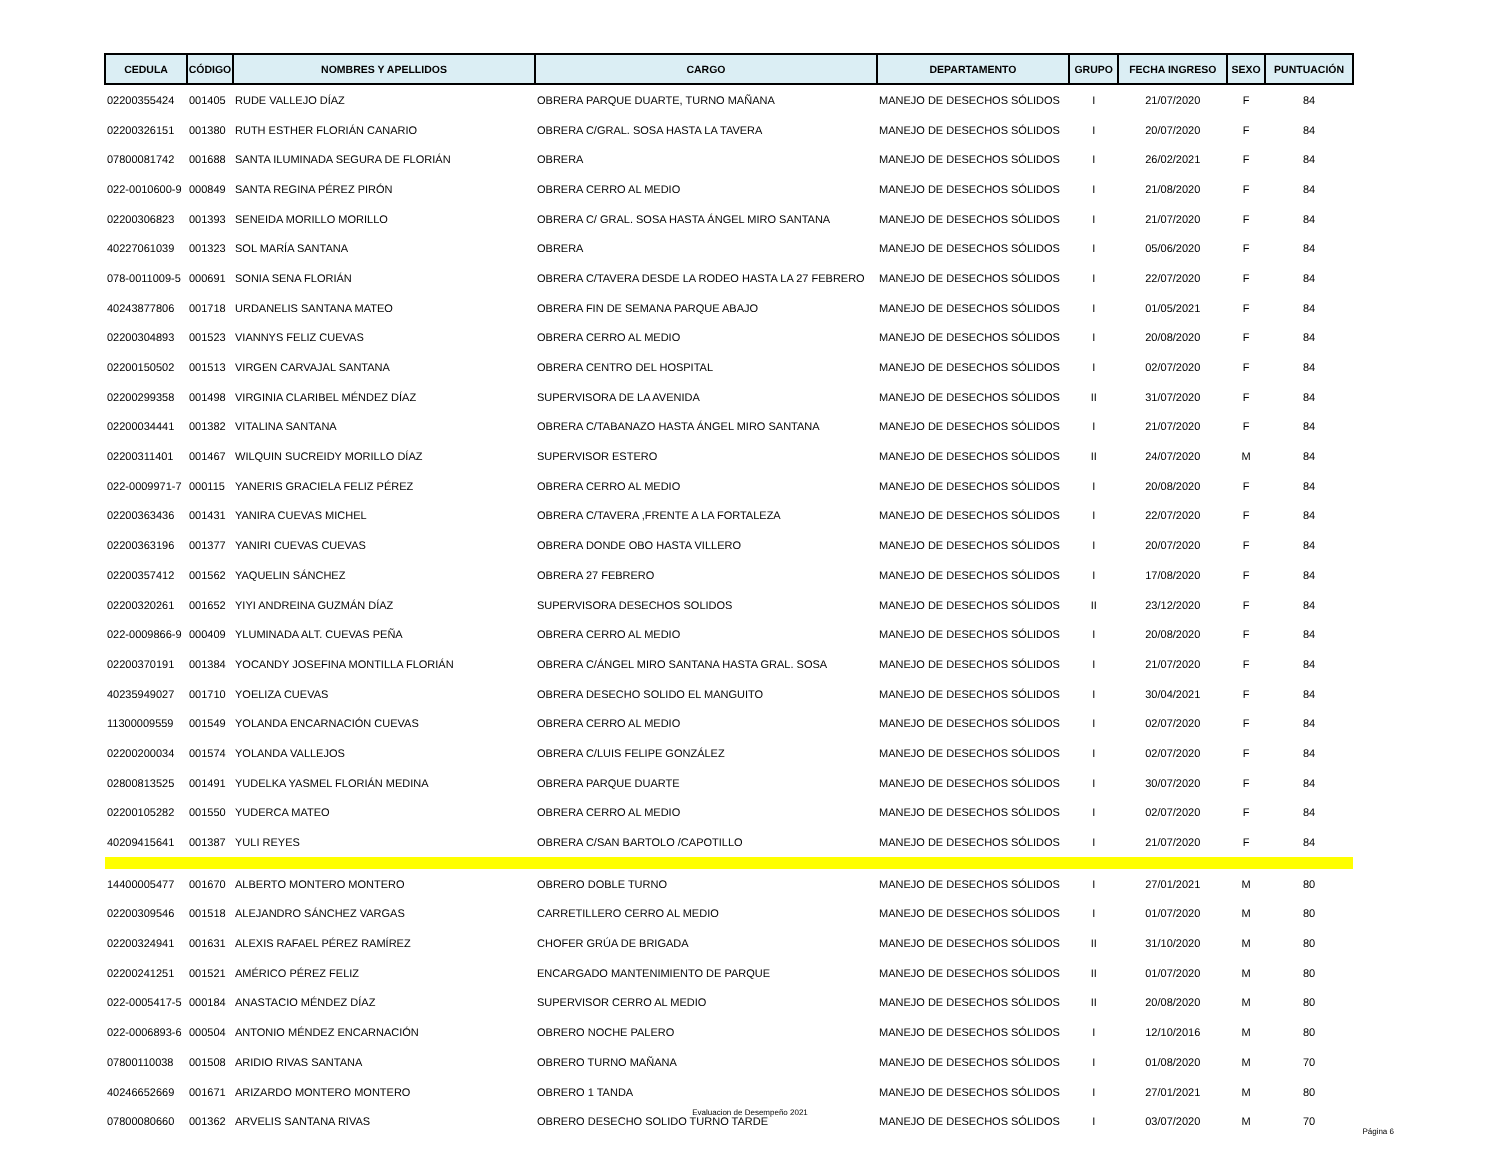| CEDULA | CÓDIGO | NOMBRES Y APELLIDOS | CARGO | DEPARTAMENTO | GRUPO | FECHA INGRESO | SEXO | PUNTUACIÓN |
| --- | --- | --- | --- | --- | --- | --- | --- | --- |
| 02200355424 | 001405 | RUDE VALLEJO DÍAZ | OBRERA PARQUE DUARTE, TURNO MAÑANA | MANEJO DE DESECHOS SÓLIDOS | I | 21/07/2020 | F | 84 |
| 02200326151 | 001380 | RUTH ESTHER FLORIÁN CANARIO | OBRERA C/GRAL. SOSA HASTA LA TAVERA | MANEJO DE DESECHOS SÓLIDOS | I | 20/07/2020 | F | 84 |
| 07800081742 | 001688 | SANTA ILUMINADA SEGURA DE FLORIÁN | OBRERA | MANEJO DE DESECHOS SÓLIDOS | I | 26/02/2021 | F | 84 |
| 022-0010600-9 | 000849 | SANTA REGINA PÉREZ PIRÓN | OBRERA CERRO AL MEDIO | MANEJO DE DESECHOS SÓLIDOS | I | 21/08/2020 | F | 84 |
| 02200306823 | 001393 | SENEIDA MORILLO MORILLO | OBRERA C/ GRAL. SOSA HASTA ÁNGEL MIRO SANTANA | MANEJO DE DESECHOS SÓLIDOS | I | 21/07/2020 | F | 84 |
| 40227061039 | 001323 | SOL MARÍA SANTANA | OBRERA | MANEJO DE DESECHOS SÓLIDOS | I | 05/06/2020 | F | 84 |
| 078-0011009-5 | 000691 | SONIA SENA FLORIÁN | OBRERA C/TAVERA DESDE LA RODEO HASTA LA 27 FEBRERO | MANEJO DE DESECHOS SÓLIDOS | I | 22/07/2020 | F | 84 |
| 40243877806 | 001718 | URDANELIS SANTANA MATEO | OBRERA FIN DE SEMANA PARQUE ABAJO | MANEJO DE DESECHOS SÓLIDOS | I | 01/05/2021 | F | 84 |
| 02200304893 | 001523 | VIANNYS FELIZ CUEVAS | OBRERA CERRO AL MEDIO | MANEJO DE DESECHOS SÓLIDOS | I | 20/08/2020 | F | 84 |
| 02200150502 | 001513 | VIRGEN CARVAJAL SANTANA | OBRERA CENTRO DEL HOSPITAL | MANEJO DE DESECHOS SÓLIDOS | I | 02/07/2020 | F | 84 |
| 02200299358 | 001498 | VIRGINIA CLARIBEL MÉNDEZ DÍAZ | SUPERVISORA DE LA AVENIDA | MANEJO DE DESECHOS SÓLIDOS | II | 31/07/2020 | F | 84 |
| 02200034441 | 001382 | VITALINA SANTANA | OBRERA C/TABANAZO HASTA ÁNGEL MIRO SANTANA | MANEJO DE DESECHOS SÓLIDOS | I | 21/07/2020 | F | 84 |
| 02200311401 | 001467 | WILQUIN SUCREIDY MORILLO DÍAZ | SUPERVISOR ESTERO | MANEJO DE DESECHOS SÓLIDOS | II | 24/07/2020 | M | 84 |
| 022-0009971-7 | 000115 | YANERIS GRACIELA FELIZ PÉREZ | OBRERA CERRO AL MEDIO | MANEJO DE DESECHOS SÓLIDOS | I | 20/08/2020 | F | 84 |
| 02200363436 | 001431 | YANIRA CUEVAS MICHEL | OBRERA C/TAVERA ,FRENTE A LA FORTALEZA | MANEJO DE DESECHOS SÓLIDOS | I | 22/07/2020 | F | 84 |
| 02200363196 | 001377 | YANIRI CUEVAS CUEVAS | OBRERA DONDE OBO HASTA VILLERO | MANEJO DE DESECHOS SÓLIDOS | I | 20/07/2020 | F | 84 |
| 02200357412 | 001562 | YAQUELIN SÁNCHEZ | OBRERA 27 FEBRERO | MANEJO DE DESECHOS SÓLIDOS | I | 17/08/2020 | F | 84 |
| 02200320261 | 001652 | YIYI ANDREINA GUZMÁN DÍAZ | SUPERVISORA DESECHOS SOLIDOS | MANEJO DE DESECHOS SÓLIDOS | II | 23/12/2020 | F | 84 |
| 022-0009866-9 | 000409 | YLUMINADA ALT. CUEVAS PEÑA | OBRERA CERRO AL MEDIO | MANEJO DE DESECHOS SÓLIDOS | I | 20/08/2020 | F | 84 |
| 02200370191 | 001384 | YOCANDY JOSEFINA MONTILLA FLORIÁN | OBRERA C/ÁNGEL MIRO SANTANA HASTA GRAL. SOSA | MANEJO DE DESECHOS SÓLIDOS | I | 21/07/2020 | F | 84 |
| 40235949027 | 001710 | YOELIZA CUEVAS | OBRERA DESECHO SOLIDO EL MANGUITO | MANEJO DE DESECHOS SÓLIDOS | I | 30/04/2021 | F | 84 |
| 11300009559 | 001549 | YOLANDA ENCARNACIÓN CUEVAS | OBRERA CERRO AL MEDIO | MANEJO DE DESECHOS SÓLIDOS | I | 02/07/2020 | F | 84 |
| 02200200034 | 001574 | YOLANDA VALLEJOS | OBRERA C/LUIS FELIPE GONZÁLEZ | MANEJO DE DESECHOS SÓLIDOS | I | 02/07/2020 | F | 84 |
| 02800813525 | 001491 | YUDELKA YASMEL FLORIÁN MEDINA | OBRERA PARQUE DUARTE | MANEJO DE DESECHOS SÓLIDOS | I | 30/07/2020 | F | 84 |
| 02200105282 | 001550 | YUDERCA MATEO | OBRERA CERRO AL MEDIO | MANEJO DE DESECHOS SÓLIDOS | I | 02/07/2020 | F | 84 |
| 40209415641 | 001387 | YULI REYES | OBRERA C/SAN BARTOLO /CAPOTILLO | MANEJO DE DESECHOS SÓLIDOS | I | 21/07/2020 | F | 84 |
| 14400005477 | 001670 | ALBERTO MONTERO MONTERO | OBRERO DOBLE TURNO | MANEJO DE DESECHOS SÓLIDOS | I | 27/01/2021 | M | 80 |
| 02200309546 | 001518 | ALEJANDRO SÁNCHEZ VARGAS | CARRETILLERO CERRO AL MEDIO | MANEJO DE DESECHOS SÓLIDOS | I | 01/07/2020 | M | 80 |
| 02200324941 | 001631 | ALEXIS RAFAEL PÉREZ RAMÍREZ | CHOFER GRÚA DE BRIGADA | MANEJO DE DESECHOS SÓLIDOS | II | 31/10/2020 | M | 80 |
| 02200241251 | 001521 | AMÉRICO PÉREZ FELIZ | ENCARGADO MANTENIMIENTO DE PARQUE | MANEJO DE DESECHOS SÓLIDOS | II | 01/07/2020 | M | 80 |
| 022-0005417-5 | 000184 | ANASTACIO MÉNDEZ DÍAZ | SUPERVISOR CERRO AL MEDIO | MANEJO DE DESECHOS SÓLIDOS | II | 20/08/2020 | M | 80 |
| 022-0006893-6 | 000504 | ANTONIO MÉNDEZ ENCARNACIÓN | OBRERO NOCHE PALERO | MANEJO DE DESECHOS SÓLIDOS | I | 12/10/2016 | M | 80 |
| 07800110038 | 001508 | ARIDIO RIVAS SANTANA | OBRERO TURNO MAÑANA | MANEJO DE DESECHOS SÓLIDOS | I | 01/08/2020 | M | 70 |
| 40246652669 | 001671 | ARIZARDO MONTERO MONTERO | OBRERO 1 TANDA | MANEJO DE DESECHOS SÓLIDOS | I | 27/01/2021 | M | 80 |
| 07800080660 | 001362 | ARVELIS SANTANA RIVAS | OBRERO DESECHO SOLIDO TURNO TARDE | MANEJO DE DESECHOS SÓLIDOS | I | 03/07/2020 | M | 70 |
Evaluacion de Desempeño 2021
Página 6